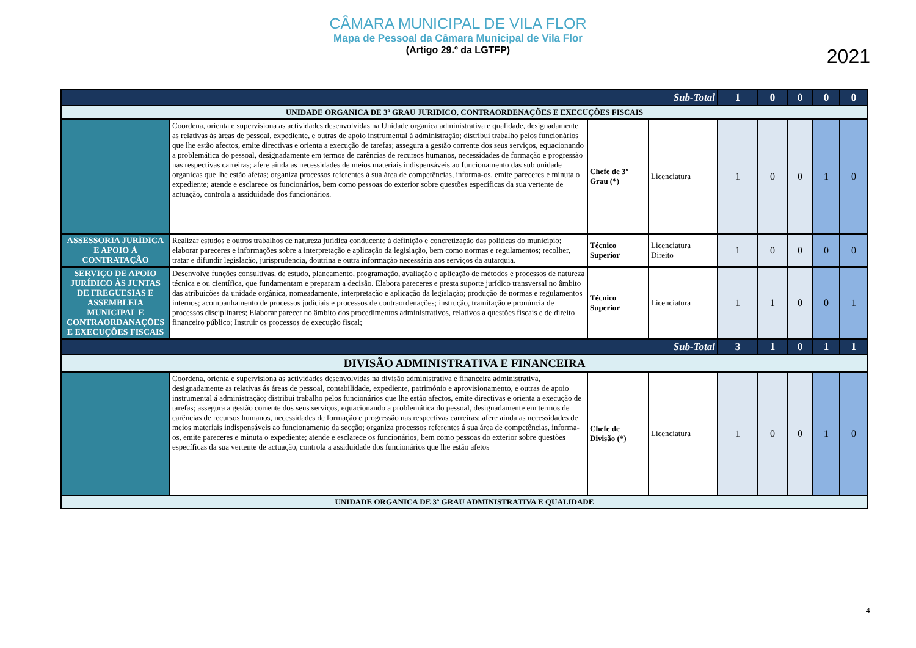CÂMARA MUNICIPAL DE VILA FLOR
Mapa de Pessoal da Câmara Municipal de Vila Flor
(Artigo 29.º da LGTFP)
2021
| Sub-Total | | | | 1 | 0 | 0 | 0 | 0 |
| UNIDADE ORGANICA DE 3º GRAU JURIDICO, CONTRAORDENAÇÕES E EXECUÇÕES FISCAIS | | | | | | | | |
| | Coordena, orienta e supervisiona as actividades desenvolvidas na Unidade organica administrativa e qualidade, designadamente as relativas ás áreas de pessoal, expediente, e outras de apoio instrumental á administração; distribui trabalho pelos funcionários que lhe estão afectos, emite directivas e orienta a execução de tarefas; assegura a gestão corrente dos seus serviços, equacionando a problemática do pessoal, designadamente em termos de carências de recursos humanos, necessidades de formação e progressão nas respectivas carreiras; afere ainda as necessidades de meios materiais indispensáveis ao funcionamento das sub unidade organicas que lhe estão afetas; organiza processos referentes á sua área de competências, informa-os, emite pareceres e minuta o expediente; atende e esclarece os funcionários, bem como pessoas do exterior sobre questões específicas da sua vertente de actuação, controla a assiduidade dos funcionários. | Chefe de 3º Grau (*) | Licenciatura | 1 | 0 | 0 | 1 | 0 |
| ASSESSORIA JURÍDICA E APOIO À CONTRATAÇÃO | Realizar estudos e outros trabalhos de natureza jurídica conducente à definição e concretização das políticas do município; elaborar pareceres e informações sobre a interpretação e aplicação da legislação, bem como normas e regulamentos; recolher, tratar e difundir legislação, jurisprudencia, doutrina e outra informação necessária aos serviços da autarquia. | Técnico Superior | Licenciatura Direito | 1 | 0 | 0 | 0 | 0 |
| SERVIÇO DE APOIO JURÍDICO ÀS JUNTAS DE FREGUESIAS E ASSEMBLEIA MUNICIPAL E CONTRAORDANAÇÕES E EXECUÇÕES FISCAIS | Desenvolve funções consultivas, de estudo, planeamento, programação, avaliação e aplicação de métodos e processos de natureza técnica e ou científica, que fundamentam e preparam a decisão. Elabora pareceres e presta suporte jurídico transversal no âmbito das atribuições da unidade orgânica, nomeadamente, interpretação e aplicação da legislação; produção de normas e regulamentos internos; acompanhamento de processos judiciais e processos de contraordenações; instrução, tramitação e pronúncia de processos disciplinares; Elaborar parecer no âmbito dos procedimentos administrativos, relativos a questões fiscais e de direito financeiro público; Instruir os processos de execução fiscal; | Técnico Superior | Licenciatura | 1 | 1 | 0 | 0 | 1 |
| Sub-Total | | | | 3 | 1 | 0 | 1 | 1 |
| DIVISÃO ADMINISTRATIVA E FINANCEIRA | | | | | | | | |
| | Coordena, orienta e supervisiona as actividades desenvolvidas na divisão administrativa e financeira administrativa, designadamente as relativas ás áreas de pessoal, contabilidade, expediente, património e aprovisionamento, e outras de apoio instrumental á administração; distribui trabalho pelos funcionários que lhe estão afectos, emite directivas e orienta a execução de tarefas; assegura a gestão corrente dos seus serviços, equacionando a problemática do pessoal, designadamente em termos de carências de recursos humanos, necessidades de formação e progressão nas respectivas carreiras; afere ainda as necessidades de meios materiais indispensáveis ao funcionamento da secção; organiza processos referentes á sua área de competências, informa-os, emite pareceres e minuta o expediente; atende e esclarece os funcionários, bem como pessoas do exterior sobre questões específicas da sua vertente de actuação, controla a assiduidade dos funcionários que lhe estão afetos | Chefe de Divisão (*) | Licenciatura | 1 | 0 | 0 | 1 | 0 |
| UNIDADE ORGANICA DE 3º GRAU ADMINISTRATIVA E QUALIDADE | | | | | | | | |
4